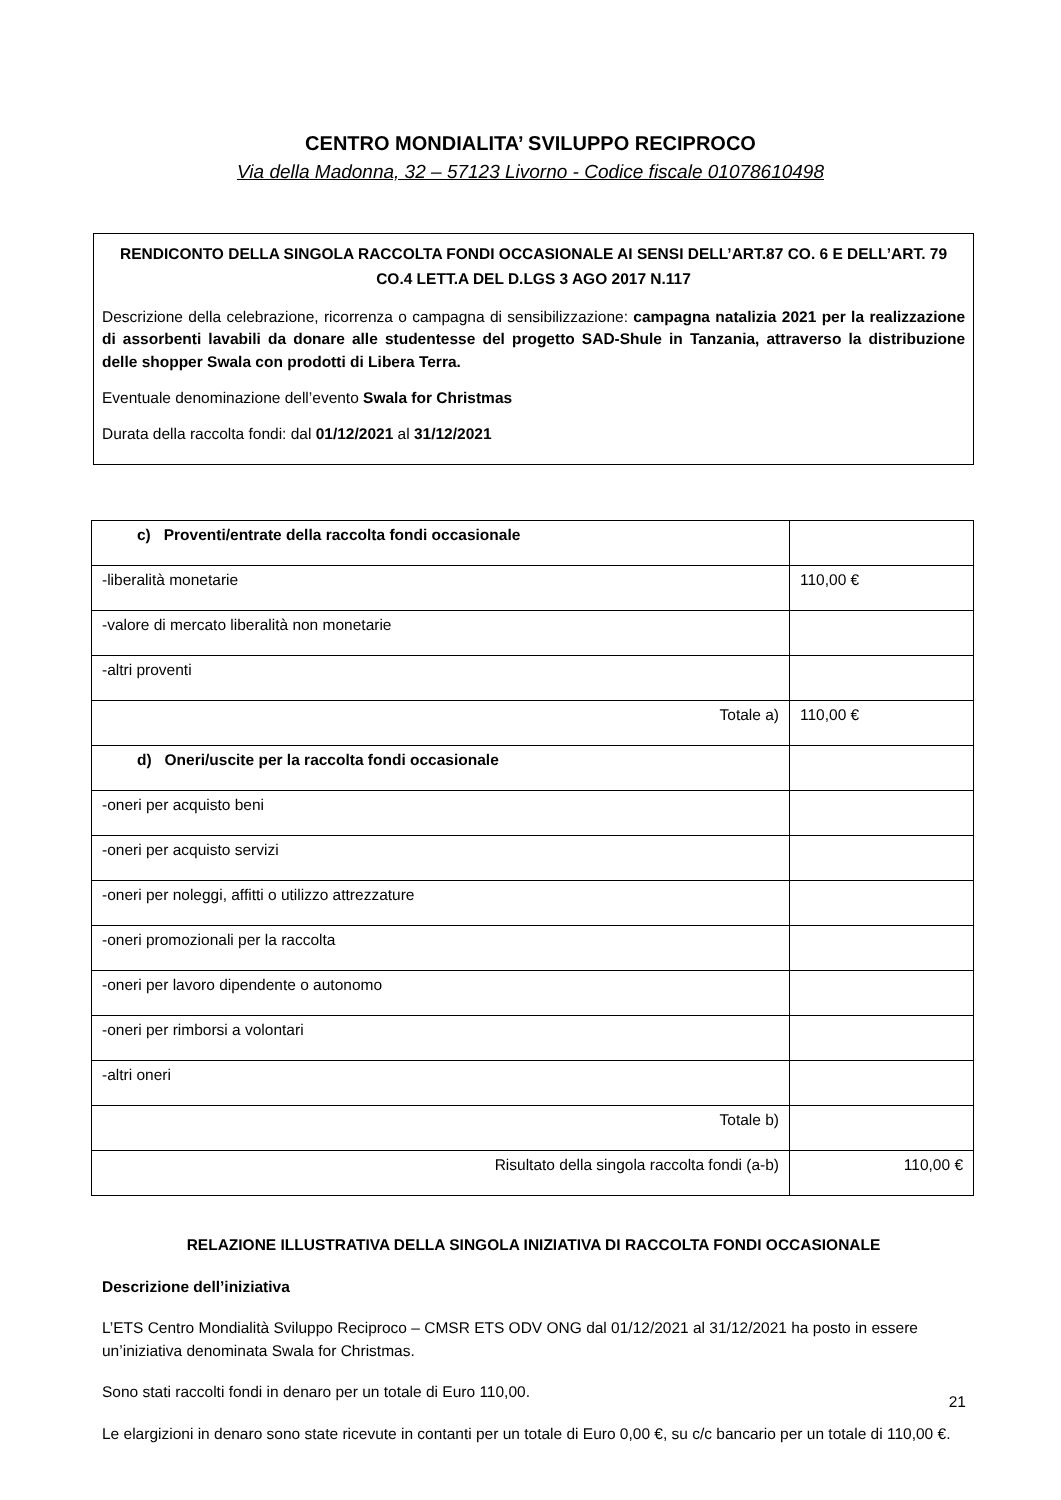CENTRO MONDIALITA’ SVILUPPO RECIPROCO
Via della Madonna, 32 – 57123 Livorno - Codice fiscale 01078610498
RENDICONTO DELLA SINGOLA RACCOLTA FONDI OCCASIONALE AI SENSI DELL’ART.87 CO. 6 E DELL’ART. 79 CO.4 LETT.A DEL D.LGS 3 AGO 2017 N.117
Descrizione della celebrazione, ricorrenza o campagna di sensibilizzazione: campagna natalizia 2021 per la realizzazione di assorbenti lavabili da donare alle studentesse del progetto SAD-Shule in Tanzania, attraverso la distribuzione delle shopper Swala con prodotti di Libera Terra.
Eventuale denominazione dell’evento Swala for Christmas
Durata della raccolta fondi: dal 01/12/2021 al 31/12/2021
| c) Proventi/entrate della raccolta fondi occasionale | |
| -liberalità monetarie | 110,00 € |
| -valore di mercato liberalità non monetarie | |
| -altri proventi | |
| Totale a) | 110,00 € |
| d) Oneri/uscite per la raccolta fondi occasionale | |
| -oneri per acquisto beni | |
| -oneri per acquisto servizi | |
| -oneri per noleggi, affitti o utilizzo attrezzature | |
| -oneri promozionali per la raccolta | |
| -oneri per lavoro dipendente o autonomo | |
| -oneri per rimborsi a volontari | |
| -altri oneri | |
| Totale b) | |
| Risultato della singola raccolta fondi (a-b) | 110,00 € |
RELAZIONE ILLUSTRATIVA DELLA SINGOLA INIZIATIVA DI RACCOLTA FONDI OCCASIONALE
Descrizione dell’iniziativa
L’ETS Centro Mondialità Sviluppo Reciproco – CMSR ETS ODV ONG dal 01/12/2021 al 31/12/2021 ha posto in essere un’iniziativa denominata Swala for Christmas.
Sono stati raccolti fondi in denaro per un totale di Euro 110,00.
Le elargizioni in denaro sono state ricevute in contanti per un totale di Euro 0,00 €, su c/c bancario per un totale di 110,00 €.
21